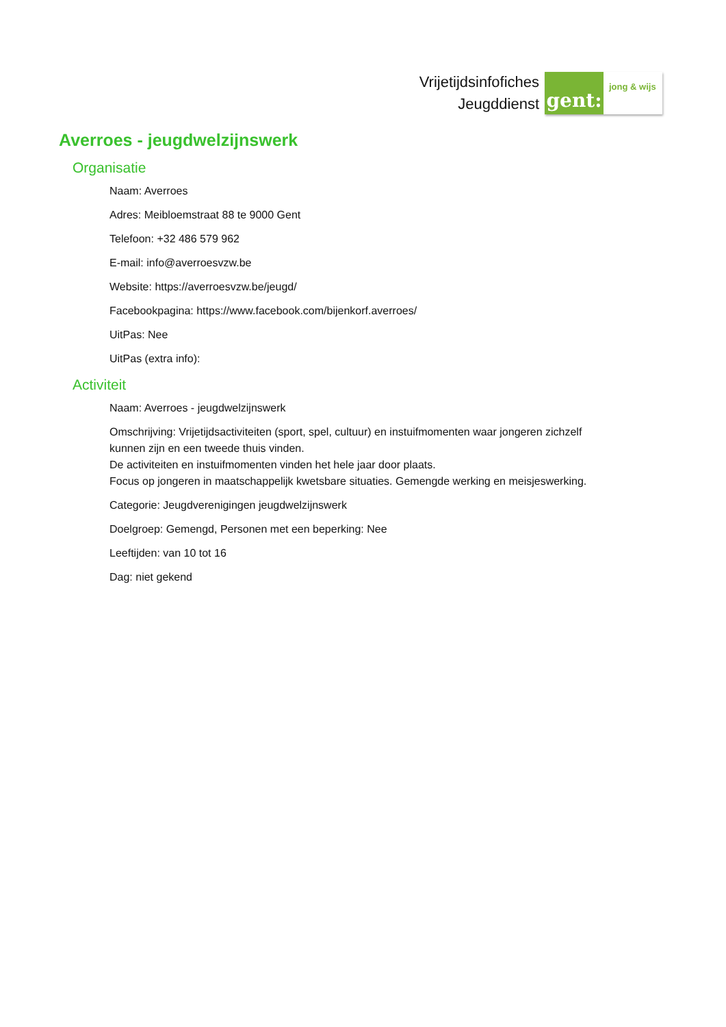Vrijetijdsinfofiches
Jeugddienst
gent:
jong & wijs
Averroes - jeugdwelzijnswerk
Organisatie
Naam: Averroes
Adres: Meibloemstraat 88 te 9000 Gent
Telefoon: +32 486 579 962
E-mail: info@averroesvzw.be
Website: https://averroesvzw.be/jeugd/
Facebookpagina: https://www.facebook.com/bijenkorf.averroes/
UitPas: Nee
UitPas (extra info):
Activiteit
Naam: Averroes - jeugdwelzijnswerk
Omschrijving: Vrijetijdsactiviteiten (sport, spel, cultuur) en instuifmomenten waar jongeren zichzelf kunnen zijn en een tweede thuis vinden.
De activiteiten en instuifmomenten vinden het hele jaar door plaats.
Focus op jongeren in maatschappelijk kwetsbare situaties. Gemengde werking en meisjeswerking.
Categorie: Jeugdverenigingen jeugdwelzijnswerk
Doelgroep: Gemengd, Personen met een beperking: Nee
Leeftijden: van 10 tot 16
Dag: niet gekend